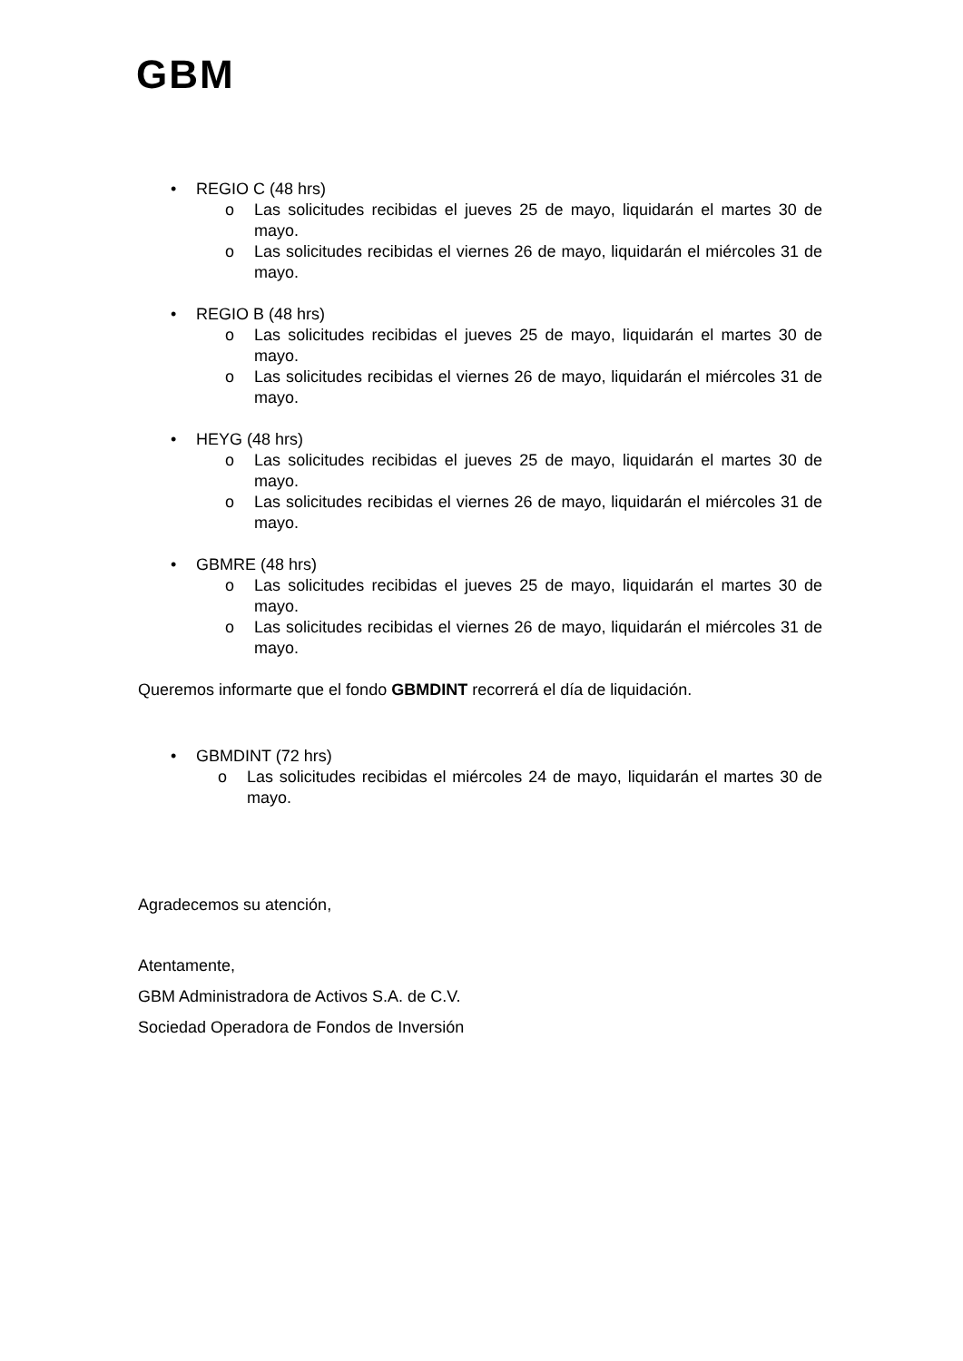GBM
• REGIO C (48 hrs)
o Las solicitudes recibidas el jueves 25 de mayo, liquidarán el martes 30 de mayo.
o Las solicitudes recibidas el viernes 26 de mayo, liquidarán el miércoles 31 de mayo.
• REGIO B (48 hrs)
o Las solicitudes recibidas el jueves 25 de mayo, liquidarán el martes 30 de mayo.
o Las solicitudes recibidas el viernes 26 de mayo, liquidarán el miércoles 31 de mayo.
• HEYG (48 hrs)
o Las solicitudes recibidas el jueves 25 de mayo, liquidarán el martes 30 de mayo.
o Las solicitudes recibidas el viernes 26 de mayo, liquidarán el miércoles 31 de mayo.
• GBMRE (48 hrs)
o Las solicitudes recibidas el jueves 25 de mayo, liquidarán el martes 30 de mayo.
o Las solicitudes recibidas el viernes 26 de mayo, liquidarán el miércoles 31 de mayo.
Queremos informarte que el fondo GBMDINT recorrerá el día de liquidación.
• GBMDINT (72 hrs)
o Las solicitudes recibidas el miércoles 24 de mayo, liquidarán el martes 30 de mayo.
Agradecemos su atención,
Atentamente,
GBM Administradora de Activos S.A. de C.V.
Sociedad Operadora de Fondos de Inversión